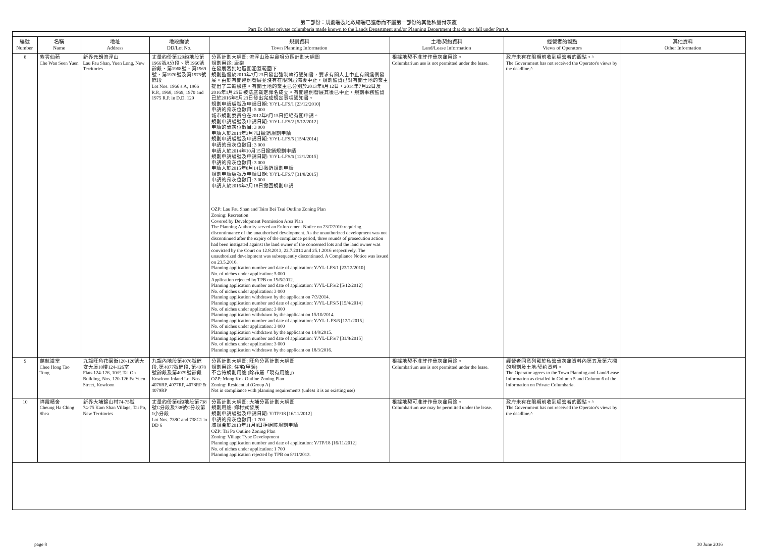第二部份：規劃署及地政總署已獲悉而不屬第一部份的其他私營骨灰龕
Part B: Other private columbaria made known to the Lands Department and/or Planning Department that do not fall under Part A
| 編號 Number | 名稱 Name | 地址 Address | 地段編號 DD/Lot No. | 規劃資料 Town Planning Information | 土地/契約資料 Land/Lease Information | 經營者的觀點 Views of Operators | 其他資料 Other Information |
| --- | --- | --- | --- | --- | --- | --- | --- |
| 8 | 紫雲仙苑 Che Wan Seen Yuen | 新界元朗流浮山 Lau Fau Shan, Yuen Long, New Territories | 丈量約份第129約地段第1966號A分段、第1966號餘段、第1968號、第1969號、第1970號及第1975號餘段 Lot Nos. 1966 s.A, 1966 R.P., 1968, 1969, 1970 and 1975 R.P. in D.D. 129 | 分區計劃大綱圖: 流浮山及尖鼻咀分區計劃大綱圖 規劃用途: 康樂 在發展審批地區圖涵蓋範圍下 規劃監督於2010年7月23日發出強制執行通知書，要求有關人士中止有關違例發展。由於有關違例發展並沒有在限期屆滿後中止，規劃監督已對有關土地的業主提出了三輪檢控。有關土地的業主已分別於2013年8月12日，2014年7月22日及2016年1月25日被法庭裁定罪名成立。有關違例發展其後已中止，規劃事務監督已於2016年5月23日發出完成規定事項通知書。 規劃申請編號及申請日期: Y/YL-LFS/1 [23/12/2010] 申請的骨灰位數目: 5 000 城市規劃委員會在2012年6月15日拒絕有關申請。 規劃申請編號及申請日期: Y/YL-LFS/2 [5/12/2012] 申請的骨灰位數目: 3 000 申請人於2014年3月7日撤銷規劃申請 規劃申請編號及申請日期: Y/YL-LFS/5 [15/4/2014] 申請的骨灰位數目: 3 000 申請人於2014年10月15日撤銷規劃申請 規劃申請編號及申請日期: Y/YL-LFS/6 [12/1/2015] 申請的骨灰位數目: 3 000 申請人於2015年8月14日撤銷規劃申請 規劃申請編號及申請日期: Y/YL-LFS/7 [31/8/2015] 申請的骨灰位數目: 3 000 申請人於2016年3月18日撤回規劃申請 OZP: Lau Fau Shan and Tsim Bei Tsui Outline Zoning Plan Zoning: Recreation Covered by Development Permission Area Plan The Planning Authority served an Enforcement Notice on 23/7/2010 requiring discontinuance of the unauthorised development. As the unauthorized development was not discontinued after the expiry of the compliance period, three rounds of prosecution action had been instigated against the land owner of the concerned lots and the land owner was convicted by the Court on 12.8.2013, 22.7.2014 and 25.1.2016 respectively. The unauthorized development was subsequently discontinued. A Compliance Notice was issued on 23.5.2016. Planning application number and date of application: Y/YL-LFS/1 [23/12/2010] No. of niches under application: 5 000 Application rejected by TPB on 15/6/2012. Planning application number and date of application: Y/YL-LFS/2 [5/12/2012] No. of niches under application: 3 000 Planning application withdrawn by the applicant on 7/3/2014. Planning application number and date of application: Y/YL-LFS/5 [15/4/2014] No. of niches under application: 3 000 Planning application withdrawn by the applicant on 15/10/2014. Planning application number and date of application: Y/YL-L FS/6 [12/1/2015] No. of niches under application: 3 000 Planning application withdrawn by the applicant on 14/8/2015. Planning application number and date of application: Y/YL-LFS/7 [31/8/2015] No. of niches under application: 3 000 Planning application withdrawn by the applicant on 18/3/2016. | 根據地契不准許作骨灰龕用途。 Columbarium use is not permitted under the lease. | 政府未有在限期前收到經營者的觀點。^ The Government has not received the Operator's views by the deadline.^ | |
| 9 | 慈航道堂 Chee Hong Tao Tong | 九龍旺角花園街120-126號大安大廈10樓124-126室 Flats 124-126, 10/F, Tai On Building, Nos. 120-126 Fa Yuen Street, Kowloon | 九龍內地段第4076號餘段, 第4077號餘段, 第4078號餘段及第4079號餘段 Kowloon Inland Lot Nos. 4076RP, 4077RP, 4078RP & 4079RP | 分區計劃大綱圖: 旺角分區計劃大綱圖 規劃用途: 住宅(甲類) 不合符規劃用途 (除非屬「現有用途」) OZP: Mong Kok Outline Zoning Plan Zoning: Residential (Group A) Not in compliance with planning requirements (unless it is an existing use) | 根據地契不准許作骨灰龕用途。 Columbarium use is not permitted under the lease. | 經營者同意列載於私營骨灰龕資料內第五及第六欄的規劃及土地/契約資料。 The Operator agrees to the Town Planning and Land/Lease Information as detailed in Column 5 and Column 6 of the Information on Private Columbaria. | |
| 10 | 祥霞精舍 Cheung Ha Ching Shea | 新界大埔錦山村74-75號 74-75 Kam Shan Village, Tai Po, New Territories | 丈量約份第6約地段第738號C分段及738號C分段第1小分段 Lot Nos. 738C and 738C1 in DD 6 | 分區計劃大綱圖: 大埔分區計劃大綱圖 規劃用途: 鄉村式發展 規劃申請編號及申請日期: Y/TP/18 [16/11/2012] 申請的骨灰位數目: 1 700 城規會於2013年11月8日拒絕該規劃申請 OZP: Tai Po Outline Zoning Plan Zoning: Village Type Development Planning application number and date of application: Y/TP/18 [16/11/2012] No. of niches under application: 1 700 Planning application rejected by TPB on 8/11/2013. | 根據地契可准許作骨灰龕用途。 Columbarium use may be permitted under the lease. | 政府未有在限期前收到經營者的觀點。^ The Government has not received the Operator's views by the deadline.^ | |
page 8 30 June 2016